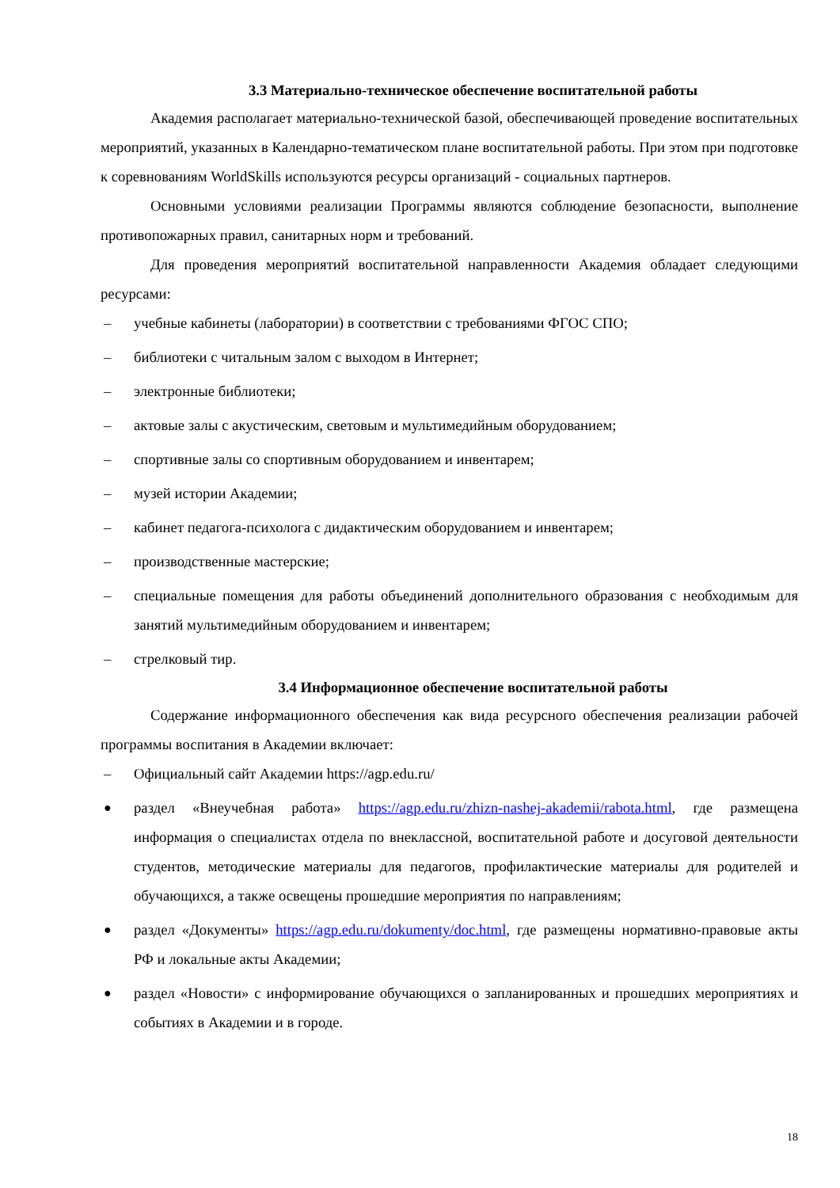3.3 Материально-техническое обеспечение воспитательной работы
Академия располагает материально-технической базой, обеспечивающей проведение воспитательных мероприятий, указанных в Календарно-тематическом плане воспитательной работы. При этом при подготовке к соревнованиям WorldSkills используются ресурсы организаций - социальных партнеров.
Основными условиями реализации Программы являются соблюдение безопасности, выполнение противопожарных правил, санитарных норм и требований.
Для проведения мероприятий воспитательной направленности Академия обладает следующими ресурсами:
– учебные кабинеты (лаборатории) в соответствии с требованиями ФГОС СПО;
– библиотеки с читальным залом с выходом в Интернет;
– электронные библиотеки;
– актовые залы с акустическим, световым и мультимедийным оборудованием;
– спортивные залы со спортивным оборудованием и инвентарем;
– музей истории Академии;
– кабинет педагога-психолога с дидактическим оборудованием и инвентарем;
– производственные мастерские;
– специальные помещения для работы объединений дополнительного образования с необходимым для занятий мультимедийным оборудованием и инвентарем;
– стрелковый тир.
3.4 Информационное обеспечение воспитательной работы
Содержание информационного обеспечения как вида ресурсного обеспечения реализации рабочей программы воспитания в Академии включает:
– Официальный сайт Академии https://agp.edu.ru/
● раздел «Внеучебная работа» https://agp.edu.ru/zhizn-nashej-akademii/rabota.html, где размещена информация о специалистах отдела по внеклассной, воспитательной работе и досуговой деятельности студентов, методические материалы для педагогов, профилактические материалы для родителей и обучающихся, а также освещены прошедшие мероприятия по направлениям;
● раздел «Документы» https://agp.edu.ru/dokumenty/doc.html, где размещены нормативно-правовые акты РФ и локальные акты Академии;
● раздел «Новости» с информирование обучающихся о запланированных и прошедших мероприятиях и событиях в Академии и в городе.
18